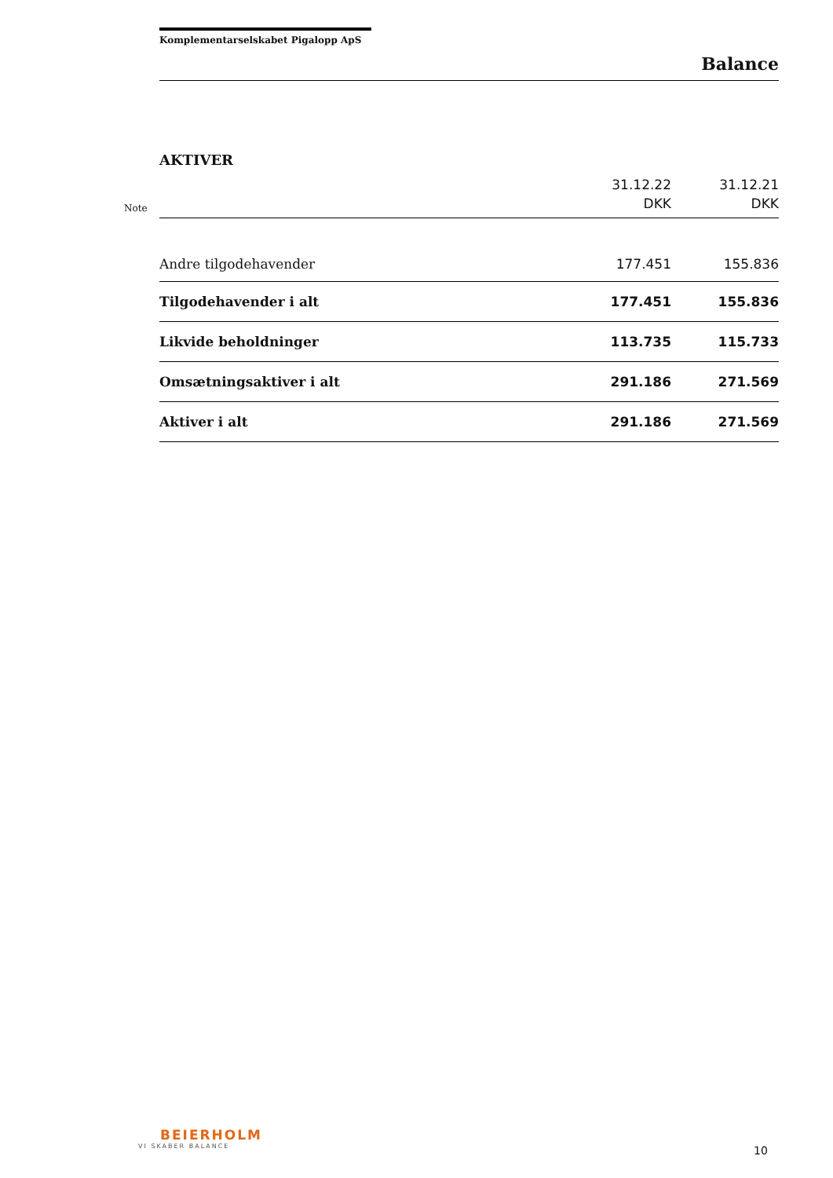Komplementarselskabet Pigalopp ApS
Balance
| | AKTIVER | | |
| Note | | 31.12.22 DKK | 31.12.21 DKK |
| | Andre tilgodehavender | 177.451 | 155.836 |
| | Tilgodehavender i alt | 177.451 | 155.836 |
| | Likvide beholdninger | 113.735 | 115.733 |
| | Omsætningsaktiver i alt | 291.186 | 271.569 |
| | Aktiver i alt | 291.186 | 271.569 |
BEIERHOLM
VI SKABER BALANCE
10